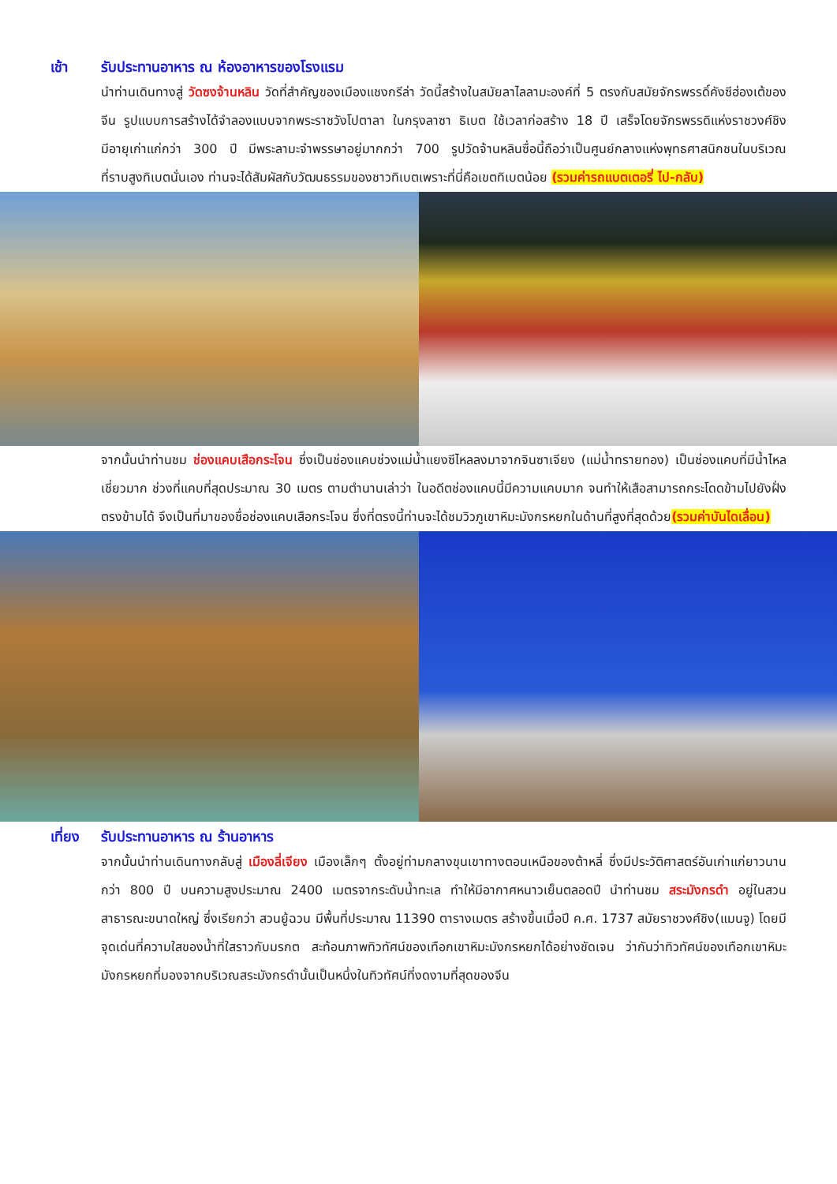เช้า รับประทานอาหาร ณ ห้องอาหารของโรงแรม
นำท่านเดินทางสู่ วัดซงจ้านหลิน วัดที่สำคัญของเมืองแชงกรีล่า วัดนี้สร้างในสมัยลาไลลามะองค์ที่ 5 ตรงกับสมัยจักรพรรดิ์คังซีฮ่องเต้ของจีน รูปแบบการสร้างได้จำลองแบบจากพระราชวังโปตาลา ในกรุงลาซา ธิเบต ใช้เวลาก่อสร้าง 18 ปี เสร็จโดยจักรพรรดิแห่งราชวงศ์ชิง มีอายุเก่าแก่กว่า 300 ปี มีพระลามะจำพรรษาอยู่มากกว่า 700 รูปวัดจ้านหลินซื่อนี้ถือว่าเป็นศูนย์กลางแห่งพุทธศาสนิกชนในบริเวณที่ราบสูงทิเบตนั่นเอง ท่านจะได้สัมผัสกับวัฒนธรรมของชาวทิเบตเพราะที่นี่คือเขตทิเบตน้อย (รวมค่ารถแบตเตอรี่ ไป-กลับ)
จากนั้นนำท่านชม ช่องแคบเสือกระโจน ซึ่งเป็นช่องแคบช่วงแม่น้ำแยงซีไหลลงมาจากจินซาเจียง (แม่น้ำทรายทอง) เป็นช่องแคบที่มีน้ำไหลเชี่ยวมาก ช่วงที่แคบที่สุดประมาณ 30 เมตร ตามตำนานเล่าว่า ในอดีตช่องแคบนี้มีความแคบมาก จนทำให้เสือสามารถกระโดดข้ามไปยังฝั่งตรงข้ามได้ จึงเป็นที่มาของชื่อช่องแคบเสือกระโจน ซึ่งที่ตรงนี้ท่านจะได้ชมวิวภูเขาหิมะมังกรหยกในด้านที่สูงที่สุดด้วย(รวมค่าบันไดเลื่อน)
เที่ยง รับประทานอาหาร ณ ร้านอาหาร
จากนั้นนำท่านเดินทางกลับสู่ เมืองลี่เจียง เมืองเล็กๆ ตั้งอยู่ท่ามกลางขุนเขาทางตอนเหนือของต้าหลี่ ซึ่งมีประวัติศาสตร์อันเก่าแก่ยาวนานกว่า 800 ปี บนความสูงประมาณ 2400 เมตรจากระดับน้ำทะเล ทำให้มีอากาศหนาวเย็นตลอดปี นำท่านชม สระมังกรดำ อยู่ในสวนสาธารณะขนาดใหญ่ ซึ่งเรียกว่า สวนยู้ฉวน มีพื้นที่ประมาณ 11390 ตารางเมตร สร้างขึ้นเมื่อปี ค.ศ. 1737 สมัยราชวงศ์ชิง(แมนจู) โดยมีจุดเด่นที่ความใสของน้ำที่ใสราวกับมรกต สะท้อนภาพทิวทัศน์ของเทือกเขาหิมะมังกรหยกได้อย่างชัดเจน ว่ากันว่าทิวทัศน์ของเทือกเขาหิมะมังกรหยกที่มองจากบริเวณสระมังกรดำนั้นเป็นหนึ่งในทิวทัศน์ที่งดงามที่สุดของจีน